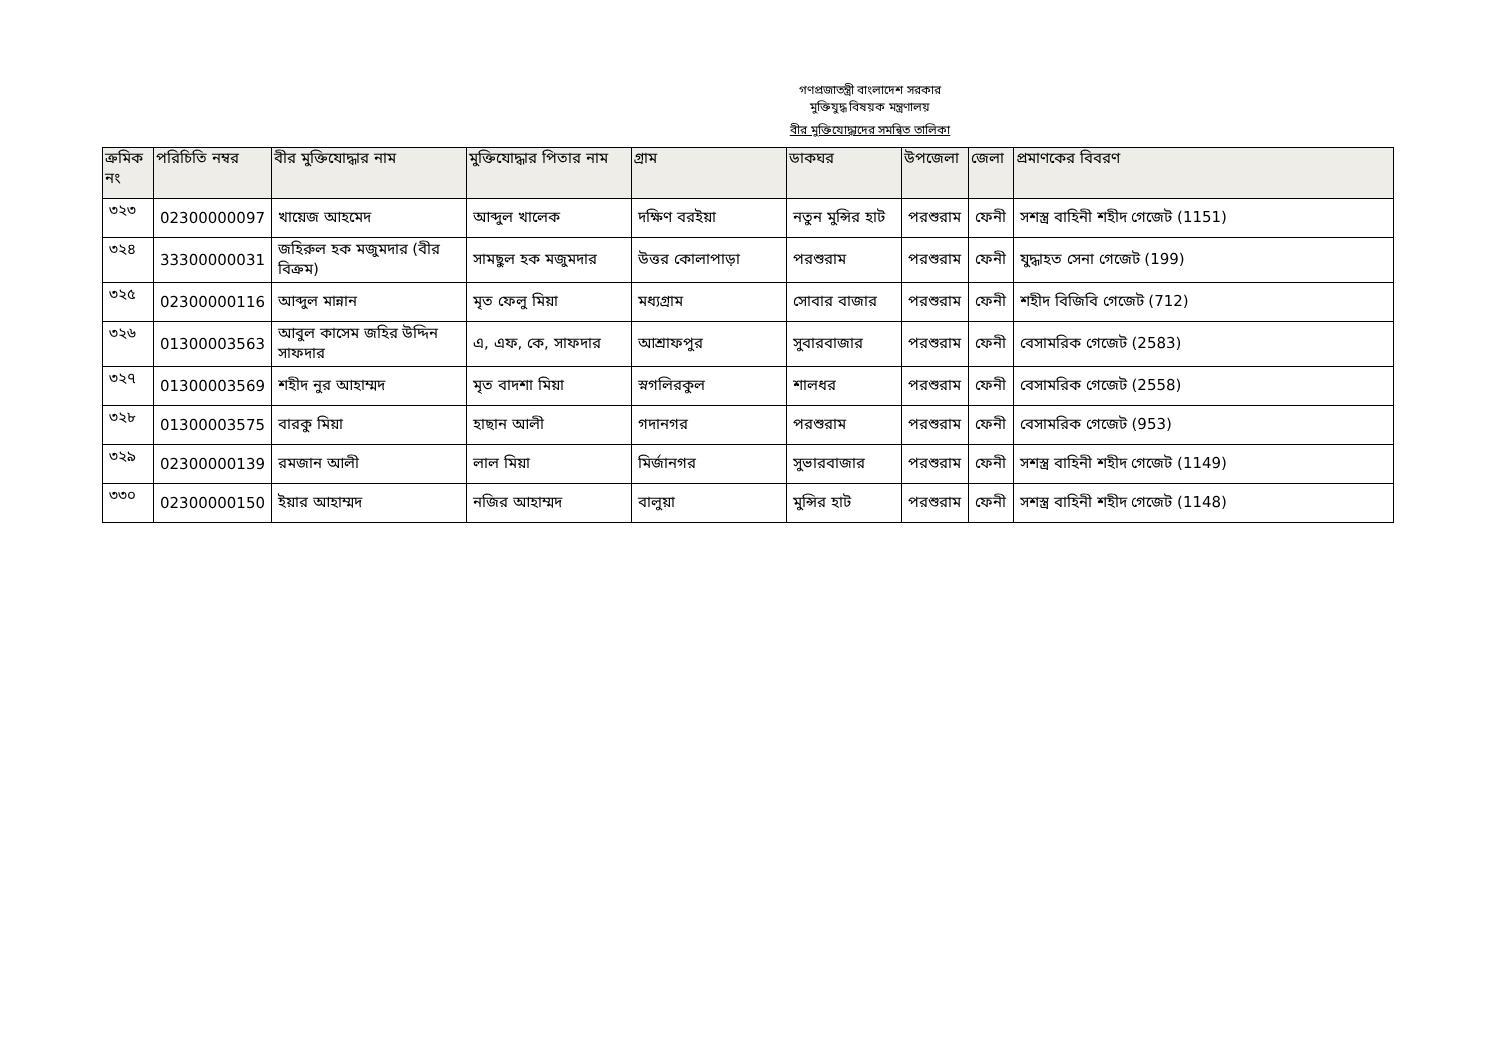গণপ্রজাতন্ত্রী বাংলাদেশ সরকার
মুক্তিযুদ্ধ বিষয়ক মন্ত্রণালয়
বীর মুক্তিযোদ্ধাদের সমন্বিত তালিকা
| ক্রমিক নং | পরিচিতি নম্বর | বীর মুক্তিযোদ্ধার নাম | মুক্তিযোদ্ধার পিতার নাম | গ্রাম | ডাকঘর | উপজেলা | জেলা | প্রমাণকের বিবরণ |
| --- | --- | --- | --- | --- | --- | --- | --- | --- |
| ৩২৩ | 02300000097 | খায়েজ আহমেদ | আব্দুল খালেক | দক্ষিণ বরইয়া | নতুন মুন্সির হাট | পরশুরাম | ফেনী | সশস্ত্র বাহিনী শহীদ গেজেট (1151) |
| ৩২৪ | 33300000031 | জহিরুল হক মজুমদার (বীর বিক্রম) | সামছুল হক মজুমদার | উত্তর কোলাপাড়া | পরশুরাম | পরশুরাম | ফেনী | যুদ্ধাহত সেনা গেজেট (199) |
| ৩২৫ | 02300000116 | আব্দুল মান্নান | মৃত ফেলু মিয়া | মধ্যগ্রাম | সোবার বাজার | পরশুরাম | ফেনী | শহীদ বিজিবি গেজেট (712) |
| ৩২৬ | 01300003563 | আবুল কাসেম জহির উদ্দিন সাফদার | এ, এফ, কে, সাফদার | আশ্রাফপুর | সুবারবাজার | পরশুরাম | ফেনী | বেসামরিক গেজেট (2583) |
| ৩২৭ | 01300003569 | শহীদ নুর আহাম্মদ | মৃত বাদশা মিয়া | স্নগলিরকুল | শালধর | পরশুরাম | ফেনী | বেসামরিক গেজেট (2558) |
| ৩২৮ | 01300003575 | বারকু মিয়া | হাছান আলী | গদানগর | পরশুরাম | পরশুরাম | ফেনী | বেসামরিক গেজেট (953) |
| ৩২৯ | 02300000139 | রমজান আলী | লাল মিয়া | মির্জানগর | সুভারবাজার | পরশুরাম | ফেনী | সশস্ত্র বাহিনী শহীদ গেজেট (1149) |
| ৩৩০ | 02300000150 | ইয়ার আহাম্মদ | নজির আহাম্মদ | বালুয়া | মুন্সির হাট | পরশুরাম | ফেনী | সশস্ত্র বাহিনী শহীদ গেজেট (1148) |